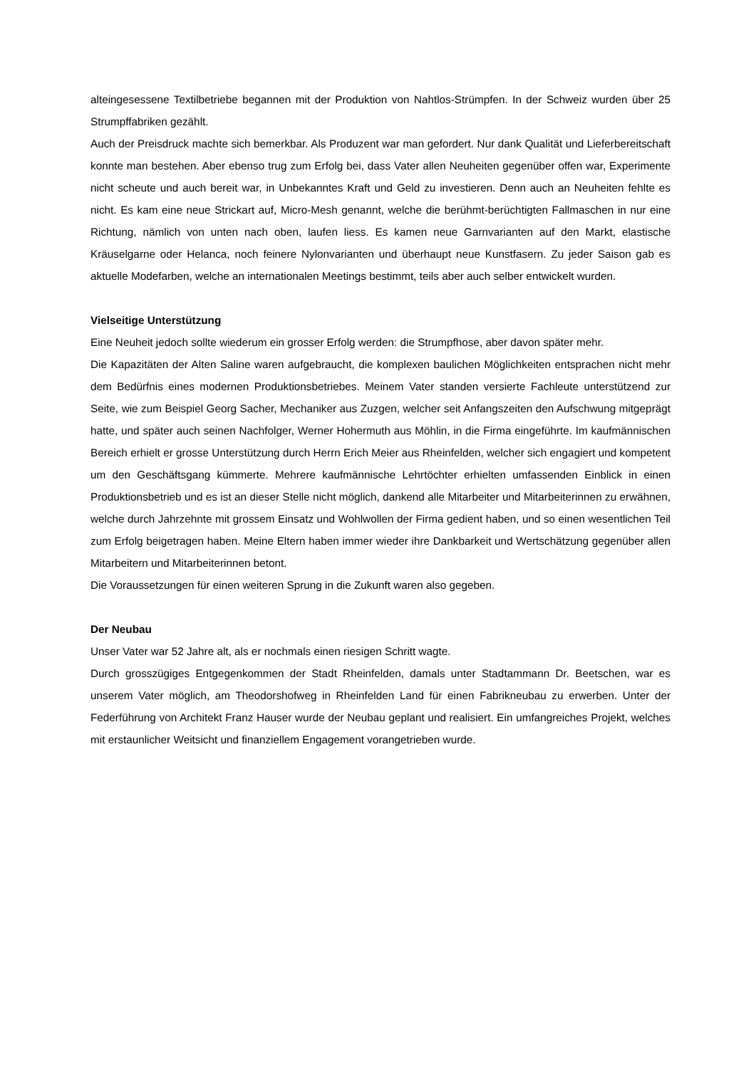alteingesessene Textilbetriebe begannen mit der Produktion von Nahtlos-Strümpfen. In der Schweiz wurden über 25 Strumpffabriken gezählt.
Auch der Preisdruck machte sich bemerkbar. Als Produzent war man gefordert. Nur dank Qualität und Lieferbereitschaft konnte man bestehen. Aber ebenso trug zum Erfolg bei, dass Vater allen Neuheiten gegenüber offen war, Experimente nicht scheute und auch bereit war, in Unbekanntes Kraft und Geld zu investieren. Denn auch an Neuheiten fehlte es nicht. Es kam eine neue Strickart auf, Micro-Mesh genannt, welche die berühmt-berüchtigten Fallmaschen in nur eine Richtung, nämlich von unten nach oben, laufen liess. Es kamen neue Garnvarianten auf den Markt, elastische Kräuselgarne oder Helanca, noch feinere Nylonvarianten und überhaupt neue Kunstfasern. Zu jeder Saison gab es aktuelle Modefarben, welche an internationalen Meetings bestimmt, teils aber auch selber entwickelt wurden.
Vielseitige Unterstützung
Eine Neuheit jedoch sollte wiederum ein grosser Erfolg werden: die Strumpfhose, aber davon später mehr.
Die Kapazitäten der Alten Saline waren aufgebraucht, die komplexen baulichen Möglichkeiten entsprachen nicht mehr dem Bedürfnis eines modernen Produktionsbetriebes. Meinem Vater standen versierte Fachleute unterstützend zur Seite, wie zum Beispiel Georg Sacher, Mechaniker aus Zuzgen, welcher seit Anfangszeiten den Aufschwung mitgeprägt hatte, und später auch seinen Nachfolger, Werner Hohermuth aus Möhlin, in die Firma eingeführte. Im kaufmännischen Bereich erhielt er grosse Unterstützung durch Herrn Erich Meier aus Rheinfelden, welcher sich engagiert und kompetent um den Geschäftsgang kümmerte. Mehrere kaufmännische Lehrtöchter erhielten umfassenden Einblick in einen Produktionsbetrieb und es ist an dieser Stelle nicht möglich, dankend alle Mitarbeiter und Mitarbeiterinnen zu erwähnen, welche durch Jahrzehnte mit grossem Einsatz und Wohlwollen der Firma gedient haben, und so einen wesentlichen Teil zum Erfolg beigetragen haben. Meine Eltern haben immer wieder ihre Dankbarkeit und Wertschätzung gegenüber allen Mitarbeitern und Mitarbeiterinnen betont.
Die Voraussetzungen für einen weiteren Sprung in die Zukunft waren also gegeben.
Der Neubau
Unser Vater war 52 Jahre alt, als er nochmals einen riesigen Schritt wagte.
Durch grosszügiges Entgegenkommen der Stadt Rheinfelden, damals unter Stadtammann Dr. Beetschen, war es unserem Vater möglich, am Theodorshofweg in Rheinfelden Land für einen Fabrikneubau zu erwerben. Unter der Federführung von Architekt Franz Hauser wurde der Neubau geplant und realisiert. Ein umfangreiches Projekt, welches mit erstaunlicher Weitsicht und finanziellem Engagement vorangetrieben wurde.